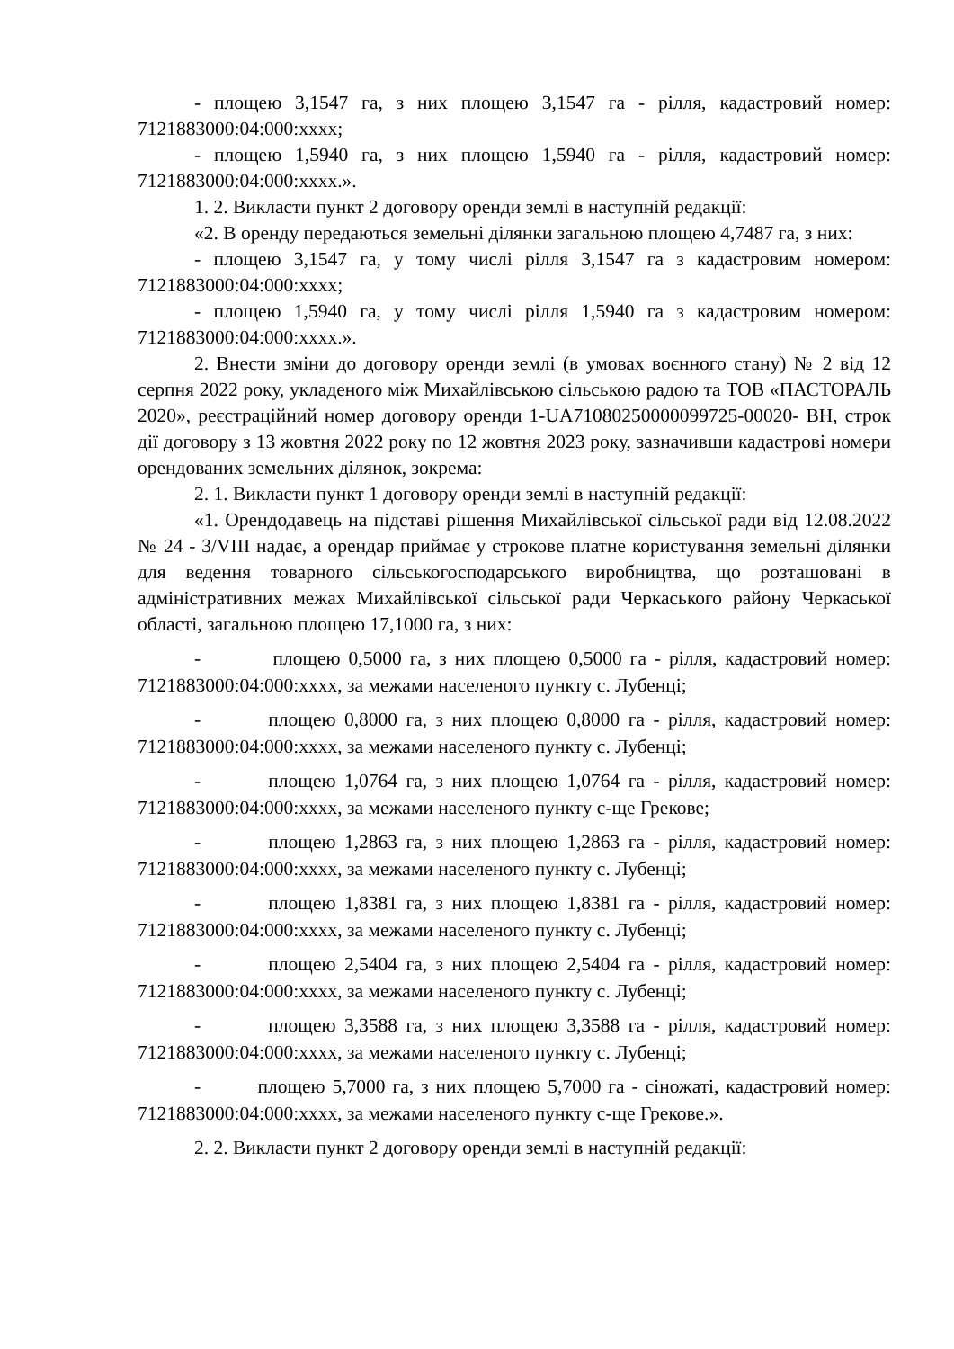- площею 3,1547 га, з них площею 3,1547 га - рілля, кадастровий номер: 7121883000:04:000:xxxx;
- площею 1,5940 га, з них площею 1,5940 га - рілля, кадастровий номер: 7121883000:04:000:xxxx.».
1. 2. Викласти пункт 2 договору оренди землі в наступній редакції:
«2. В оренду передаються земельні ділянки загальною площею 4,7487 га, з них:
- площею 3,1547 га, у тому числі рілля 3,1547 га з кадастровим номером: 7121883000:04:000:xxxx;
- площею 1,5940 га, у тому числі рілля 1,5940 га з кадастровим номером: 7121883000:04:000:xxxx.».
2. Внести зміни до договору оренди землі (в умовах воєнного стану) № 2 від 12 серпня 2022 року, укладеного між Михайлівською сільською радою та ТОВ «ПАСТОРАЛЬ 2020», реєстраційний номер договору оренди 1-UA71080250000099725-00020- ВН, строк дії договору з 13 жовтня 2022 року по 12 жовтня 2023 року, зазначивши кадастрові номери орендованих земельних ділянок, зокрема:
2. 1. Викласти пункт 1 договору оренди землі в наступній редакції:
«1. Орендодавець на підставі рішення Михайлівської сільської ради від 12.08.2022 № 24 - 3/VIII надає, а орендар приймає у строкове платне користування земельні ділянки для ведення товарного сільськогосподарського виробництва, що розташовані в адміністративних межах Михайлівської сільської ради Черкаського району Черкаської області, загальною площею 17,1000 га, з них:
- площею 0,5000 га, з них площею 0,5000 га - рілля, кадастровий номер: 7121883000:04:000:xxxx, за межами населеного пункту с. Лубенці;
- площею 0,8000 га, з них площею 0,8000 га - рілля, кадастровий номер: 7121883000:04:000:xxxx, за межами населеного пункту с. Лубенці;
- площею 1,0764 га, з них площею 1,0764 га - рілля, кадастровий номер: 7121883000:04:000:xxxx, за межами населеного пункту с-ще Грекове;
- площею 1,2863 га, з них площею 1,2863 га - рілля, кадастровий номер: 7121883000:04:000:xxxx, за межами населеного пункту с. Лубенці;
- площею 1,8381 га, з них площею 1,8381 га - рілля, кадастровий номер: 7121883000:04:000:xxxx, за межами населеного пункту с. Лубенці;
- площею 2,5404 га, з них площею 2,5404 га - рілля, кадастровий номер: 7121883000:04:000:xxxx, за межами населеного пункту с. Лубенці;
- площею 3,3588 га, з них площею 3,3588 га - рілля, кадастровий номер: 7121883000:04:000:xxxx, за межами населеного пункту с. Лубенці;
- площею 5,7000 га, з них площею 5,7000 га - сіножаті, кадастровий номер: 7121883000:04:000:xxxx, за межами населеного пункту с-ще Грекове.».
2. 2. Викласти пункт 2 договору оренди землі в наступній редакції: